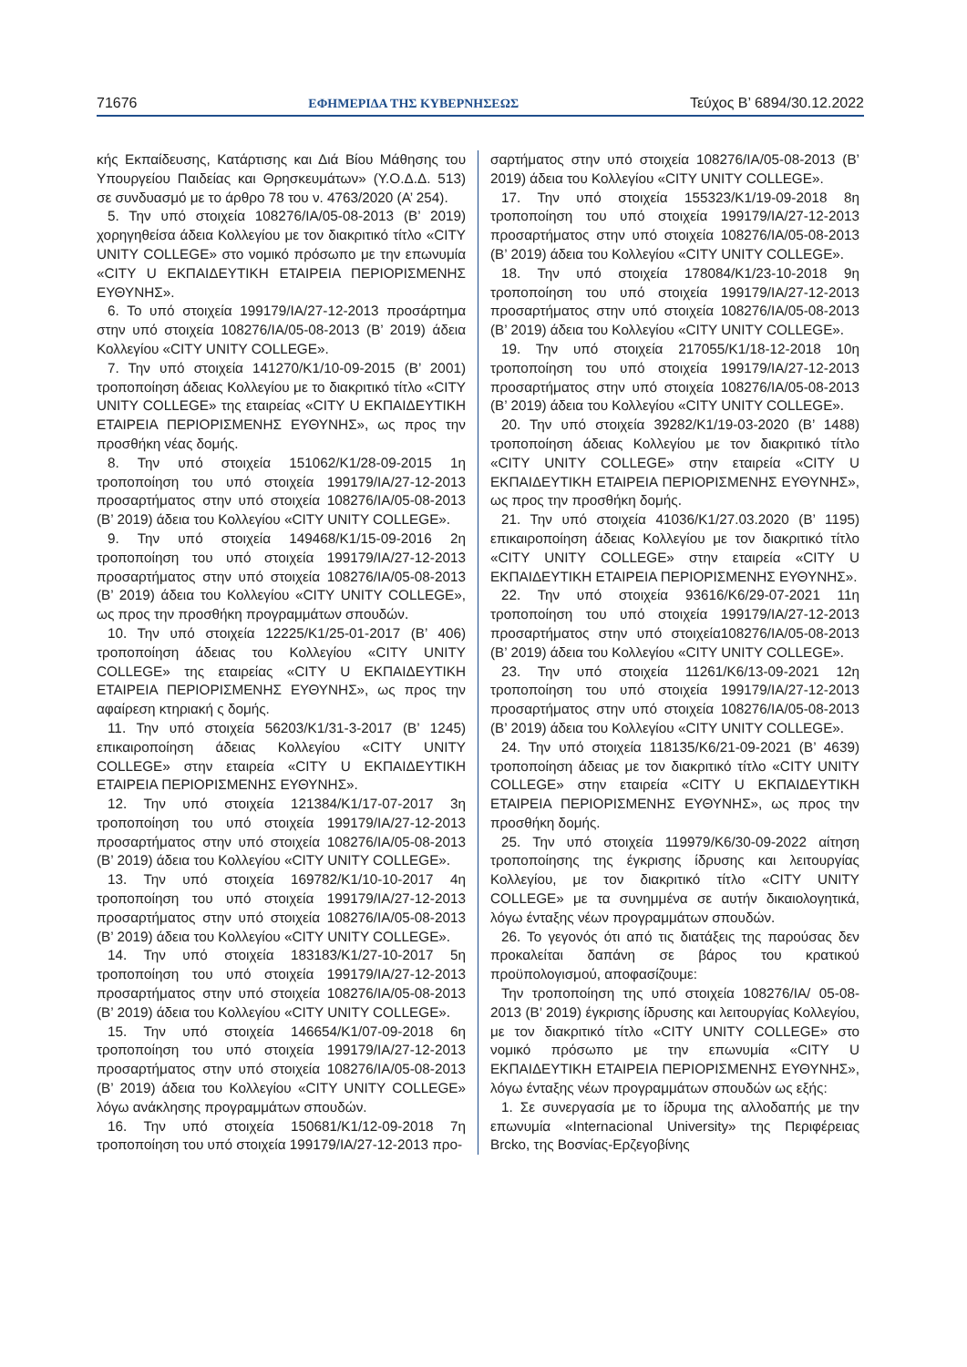71676 ΕΦΗΜΕΡΙΔΑ ΤΗΣ ΚΥΒΕΡΝΗΣΕΩΣ Τεύχος B’ 6894/30.12.2022
κής Εκπαίδευσης, Κατάρτισης και Διά Βίου Μάθησης του Υπουργείου Παιδείας και Θρησκευμάτων» (Υ.Ο.Δ.Δ. 513) σε συνδυασμό με το άρθρο 78 του ν. 4763/2020 (Α’ 254).
5. Την υπό στοιχεία 108276/ΙΑ/05-08-2013 (Β’ 2019) χορηγηθείσα άδεια Κολλεγίου με τον διακριτικό τίτλο «CITY UNITY COLLEGE» στο νομικό πρόσωπο με την επωνυμία «CITY U ΕΚΠΑΙΔΕΥΤΙΚΗ ΕΤΑΙΡΕΙΑ ΠΕΡΙΟΡΙΣΜΕΝΗΣ ΕΥΘΥΝΗΣ».
6. Το υπό στοιχεία 199179/ΙΑ/27-12-2013 προσάρτημα στην υπό στοιχεία 108276/ΙΑ/05-08-2013 (Β’ 2019) άδεια Κολλεγίου «CITY UNITY COLLEGE».
7. Την υπό στοιχεία 141270/Κ1/10-09-2015 (Β’ 2001) τροποποίηση άδειας Κολλεγίου με το διακριτικό τίτλο «CITY UNITY COLLEGE» της εταιρείας «CITY U ΕΚΠΑΙΔΕΥΤΙΚΗ ΕΤΑΙΡΕΙΑ ΠΕΡΙΟΡΙΣΜΕΝΗΣ ΕΥΘΥΝΗΣ», ως προς την προσθήκη νέας δομής.
8. Την υπό στοιχεία 151062/Κ1/28-09-2015 1η τροποποίηση του υπό στοιχεία 199179/ΙΑ/27-12-2013 προσαρτήματος στην υπό στοιχεία 108276/ΙΑ/05-08-2013 (Β’ 2019) άδεια του Κολλεγίου «CITY UNITY COLLEGE».
9. Την υπό στοιχεία 149468/Κ1/15-09-2016 2η τροποποίηση του υπό στοιχεία 199179/ΙΑ/27-12-2013 προσαρτήματος στην υπό στοιχεία 108276/ΙΑ/05-08-2013 (Β’ 2019) άδεια του Κολλεγίου «CITY UNITY COLLEGE», ως προς την προσθήκη προγραμμάτων σπουδών.
10. Την υπό στοιχεία 12225/Κ1/25-01-2017 (Β’ 406) τροποποίηση άδειας του Κολλεγίου «CITY UNITY COLLEGE» της εταιρείας «CITY U ΕΚΠΑΙΔΕΥΤΙΚΗ ΕΤΑΙΡΕΙΑ ΠΕΡΙΟΡΙΣΜΕΝΗΣ ΕΥΘΥΝΗΣ», ως προς την αφαίρεση κτηριακή ς δομής.
11. Την υπό στοιχεία 56203/Κ1/31-3-2017 (Β’ 1245) επικαιροποίηση άδειας Κολλεγίου «CITY UNITY COLLEGE» στην εταιρεία «CITY U ΕΚΠΑΙΔΕΥΤΙΚΗ ΕΤΑΙΡΕΙΑ ΠΕΡΙΟΡΙΣΜΕΝΗΣ ΕΥΘΥΝΗΣ».
12. Την υπό στοιχεία 121384/Κ1/17-07-2017 3η τροποποίηση του υπό στοιχεία 199179/ΙΑ/27-12-2013 προσαρτήματος στην υπό στοιχεία 108276/ΙΑ/05-08-2013 (Β’ 2019) άδεια του Κολλεγίου «CITY UNITY COLLEGE».
13. Την υπό στοιχεία 169782/Κ1/10-10-2017 4η τροποποίηση του υπό στοιχεία 199179/ΙΑ/27-12-2013 προσαρτήματος στην υπό στοιχεία 108276/ΙΑ/05-08-2013 (Β’ 2019) άδεια του Κολλεγίου «CITY UNITY COLLEGE».
14. Την υπό στοιχεία 183183/Κ1/27-10-2017 5η τροποποίηση του υπό στοιχεία 199179/ΙΑ/27-12-2013 προσαρτήματος στην υπό στοιχεία 108276/ΙΑ/05-08-2013 (Β’ 2019) άδεια του Κολλεγίου «CITY UNITY COLLEGE».
15. Την υπό στοιχεία 146654/Κ1/07-09-2018 6η τροποποίηση του υπό στοιχεία 199179/ΙΑ/27-12-2013 προσαρτήματος στην υπό στοιχεία 108276/ΙΑ/05-08-2013 (Β’ 2019) άδεια του Κολλεγίου «CITY UNITY COLLEGE» λόγω ανάκλησης προγραμμάτων σπουδών.
16. Την υπό στοιχεία 150681/Κ1/12-09-2018 7η τροποποίηση του υπό στοιχεία 199179/ΙΑ/27-12-2013 προ-
σαρτήματος στην υπό στοιχεία 108276/ΙΑ/05-08-2013 (Β’ 2019) άδεια του Κολλεγίου «CITY UNITY COLLEGE».
17. Την υπό στοιχεία 155323/Κ1/19-09-2018 8η τροποποίηση του υπό στοιχεία 199179/ΙΑ/27-12-2013 προσαρτήματος στην υπό στοιχεία 108276/ΙΑ/05-08-2013 (Β’ 2019) άδεια του Κολλεγίου «CITY UNITY COLLEGE».
18. Την υπό στοιχεία 178084/Κ1/23-10-2018 9η τροποποίηση του υπό στοιχεία 199179/ΙΑ/27-12-2013 προσαρτήματος στην υπό στοιχεία 108276/ΙΑ/05-08-2013 (Β’ 2019) άδεια του Κολλεγίου «CITY UNITY COLLEGE».
19. Την υπό στοιχεία 217055/Κ1/18-12-2018 10η τροποποίηση του υπό στοιχεία 199179/ΙΑ/27-12-2013 προσαρτήματος στην υπό στοιχεία 108276/ΙΑ/05-08-2013 (Β’ 2019) άδεια του Κολλεγίου «CITY UNITY COLLEGE».
20. Την υπό στοιχεία 39282/Κ1/19-03-2020 (Β’ 1488) τροποποίηση άδειας Κολλεγίου με τον διακριτικό τίτλο «CITY UNITY COLLEGE» στην εταιρεία «CITY U ΕΚΠΑΙΔΕΥΤΙΚΗ ΕΤΑΙΡΕΙΑ ΠΕΡΙΟΡΙΣΜΕΝΗΣ ΕΥΘΥΝΗΣ», ως προς την προσθήκη δομής.
21. Την υπό στοιχεία 41036/Κ1/27.03.2020 (Β’ 1195) επικαιροποίηση άδειας Κολλεγίου με τον διακριτικό τίτλο «CITY UNITY COLLEGE» στην εταιρεία «CITY U ΕΚΠΑΙΔΕΥΤΙΚΗ ΕΤΑΙΡΕΙΑ ΠΕΡΙΟΡΙΣΜΕΝΗΣ ΕΥΘΥΝΗΣ».
22. Την υπό στοιχεία 93616/Κ6/29-07-2021 11η τροποποίηση του υπό στοιχεία 199179/ΙΑ/27-12-2013 προσαρτήματος στην υπό στοιχεία108276/ΙΑ/05-08-2013 (Β’ 2019) άδεια του Κολλεγίου «CITY UNITY COLLEGE».
23. Την υπό στοιχεία 11261/Κ6/13-09-2021 12η τροποποίηση του υπό στοιχεία 199179/ΙΑ/27-12-2013 προσαρτήματος στην υπό στοιχεία 108276/ΙΑ/05-08-2013 (Β’ 2019) άδεια του Κολλεγίου «CITY UNITY COLLEGE».
24. Την υπό στοιχεία 118135/Κ6/21-09-2021 (Β’ 4639) τροποποίηση άδειας με τον διακριτικό τίτλο «CITY UNITY COLLEGE» στην εταιρεία «CITY U ΕΚΠΑΙΔΕΥΤΙΚΗ ΕΤΑΙΡΕΙΑ ΠΕΡΙΟΡΙΣΜΕΝΗΣ ΕΥΘΥΝΗΣ», ως προς την προσθήκη δομής.
25. Την υπό στοιχεία 119979/Κ6/30-09-2022 αίτηση τροποποίησης της έγκρισης ίδρυσης και λειτουργίας Κολλεγίου, με τον διακριτικό τίτλο «CITY UNITY COLLEGE» με τα συνημμένα σε αυτήν δικαιολογητικά, λόγω ένταξης νέων προγραμμάτων σπουδών.
26. Το γεγονός ότι από τις διατάξεις της παρούσας δεν προκαλείται δαπάνη σε βάρος του κρατικού προϋπολογισμού, αποφασίζουμε:
Την τροποποίηση της υπό στοιχεία 108276/ΙΑ/ 05-08-2013 (Β’ 2019) έγκρισης ίδρυσης και λειτουργίας Κολλεγίου, με τον διακριτικό τίτλο «CITY UNITY COLLEGE» στο νομικό πρόσωπο με την επωνυμία «CITY U ΕΚΠΑΙΔΕΥΤΙΚΗ ΕΤΑΙΡΕΙΑ ΠΕΡΙΟΡΙΣΜΕΝΗΣ ΕΥΘΥΝΗΣ», λόγω ένταξης νέων προγραμμάτων σπουδών ως εξής:
1. Σε συνεργασία με το ίδρυμα της αλλοδαπής με την επωνυμία «Internacional University» της Περιφέρειας Brcko, της Βοσνίας-Ερζεγοβίνης